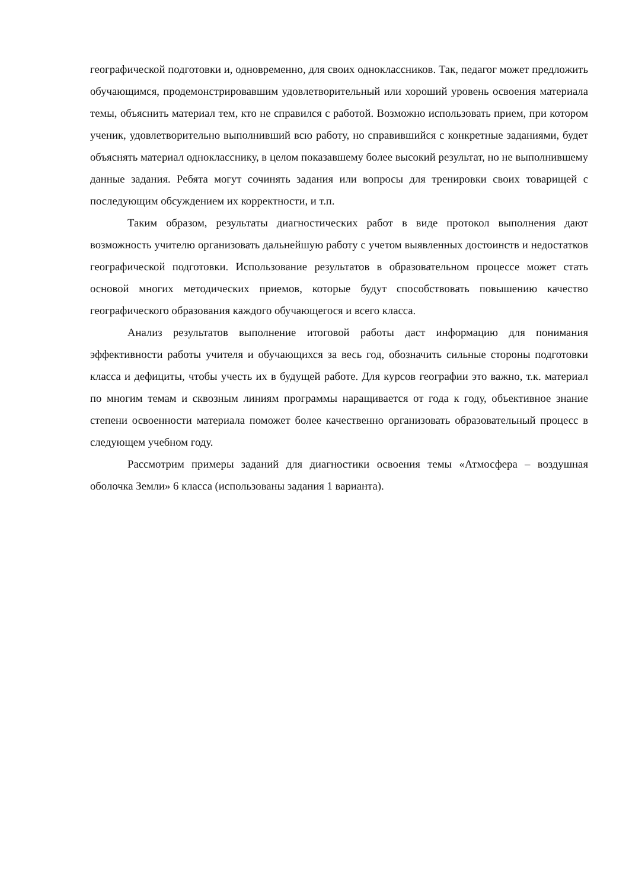географической подготовки и, одновременно, для своих одноклассников. Так, педагог может предложить обучающимся, продемонстрировавшим удовлетворительный или хороший уровень освоения материала темы, объяснить материал тем, кто не справился с работой. Возможно использовать прием, при котором ученик, удовлетворительно выполнивший всю работу, но справившийся с конкретные заданиями, будет объяснять материал однокласснику, в целом показавшему более высокий результат, но не выполнившему данные задания. Ребята могут сочинять задания или вопросы для тренировки своих товарищей с последующим обсуждением их корректности, и т.п.
Таким образом, результаты диагностических работ в виде протокол выполнения дают возможность учителю организовать дальнейшую работу с учетом выявленных достоинств и недостатков географической подготовки. Использование результатов в образовательном процессе может стать основой многих методических приемов, которые будут способствовать повышению качество географического образования каждого обучающегося и всего класса.
Анализ результатов выполнение итоговой работы даст информацию для понимания эффективности работы учителя и обучающихся за весь год, обозначить сильные стороны подготовки класса и дефициты, чтобы учесть их в будущей работе. Для курсов географии это важно, т.к. материал по многим темам и сквозным линиям программы наращивается от года к году, объективное знание степени освоенности материала поможет более качественно организовать образовательный процесс в следующем учебном году.
Рассмотрим примеры заданий для диагностики освоения темы «Атмосфера – воздушная оболочка Земли» 6 класса (использованы задания 1 варианта).